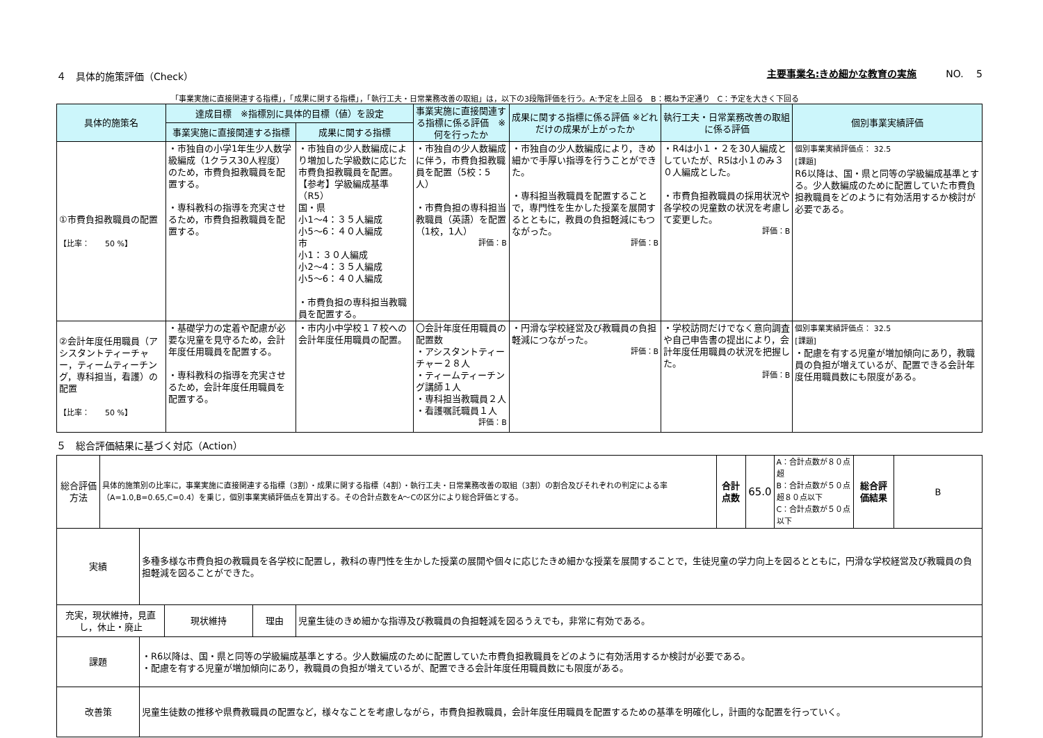４　具体的施策評価（Check） 主要事業名:きめ細かな教育の実施　　　NO.　 5
「事業実施に直接関連する指標」，「成果に関する指標」，「執行工夫・日常業務改善の取組」は，以下の3段階評価を行う。A:予定を上回る　B：概ね予定通り　C：予定を大きく下回る
| 具体的施策名 | 達成目標 ※指標別に具体的目標（値）を設定 | | 事業実施に直接関連する指標に係る評価 ※何を行ったか | 成果に関する指標に係る評価 ※どれだけの成果が上がったか | 執行工夫・日常業務改善の取組に係る評価 | 個別事業実績評価 |
| --- | --- | --- | --- | --- | --- | --- |
| | 事業実施に直接関連する指標 | 成果に関する指標 | | | | |
| ①市費負担教職員の配置 【比率： 50 %】 | ・市独自の小学1年生少人数学級編成（1クラス30人程度）のため，市費負担教職員を配置する。 ・専科教科の指導を充実させるため，市費負担教職員を配置する。 | ・市独自の少人数編成により増加した学級数に応じた市費負担教職員を配置。 【参考】学級編成基準（R5） 国・県 小1～4：３５人編成 小5～6：４０人編成 市 小1：３０人編成 小2～4：３５人編成 小5～6：４０人編成 ・市費負担の専科担当教職員を配置する。 | ・市独自の少人数編成に伴う，市費負担教職員を配置（5校：5人） ・市費負担の専科担当教職員（英語）を配置（1校，1人） 評価：B | ・市独自の少人数編成により，きめ細かで手厚い指導を行うことができた。 ・専科担当教職員を配置することで，専門性を生かした授業を展開するとともに，教員の負担軽減にもつながった。 評価：B | ・R4は小１・２を30人編成としていたが、R5は小１のみ３０人編成とした。 ・市費負担教職員の採用状況や各学校の児童数の状況を考慮して変更した。 評価：B | 個別事業実績評価点： 32.5 [課題] R6以降は、国・県と同等の学級編成基準とする。少人数編成のために配置していた市費負担教職員をどのように有効活用するか検討が必要である。 |
| ②会計年度任用職員（アシスタントティーチャー，ティームティーチング，専科担当，看護）の配置 【比率： 50 %】 | ・基礎学力の定着や配慮が必要な児童を見守るため，会計年度任用職員を配置する。 ・専科教科の指導を充実させるため，会計年度任用職員を配置する。 | ・市内小中学校１７校への会計年度任用職員の配置。 | 〇会計年度任用職員の配置数 ・アシスタントティーチャー２８人 ・ティームティーチング講師１人 ・専科担当教職員２人 ・看護嘱託職員１人 評価：B | ・円滑な学校経営及び教職員の負担軽減につながった。 評価：B | ・学校訪問だけでなく意向調査や自己申告書の提出により，会計年度任用職員の状況を把握した。 評価：B | 個別事業実績評価点： 32.5 [課題] ・配慮を有する児童が増加傾向にあり，教職員の負担が増えているが、配置できる会計年度任用職員数にも限度がある。 |
５　総合評価結果に基づく対応（Action）
| 総合評価方法 | 具体的施策別の比率に，事業実施に直接関連する指標（3割）・成果に関する指標（4割）・執行工夫・日常業務改善の取組（3割）の割合及びそれぞれの判定による率（A=1.0,B=0.65,C=0.4）を乗じ，個別事業実績評価点を算出する。その合計点数をA～Cの区分により総合評価とする。 | 合計点数 | 65.0 | A：合計点数が８０点超 B：合計点数が５０点超８０点以下 C：合計点数が５０点以下 | 総合評価結果 | B |
| 実績 | 多種多様な市費負担の教職員を各学校に配置し，教科の専門性を生かした授業の展開や個々に応じたきめ細かな授業を展開することで，生徒児童の学力向上を図るとともに，円滑な学校経営及び教職員の負担軽減を図ることができた。 |
| 充実，現状維持，見直し，休止・廃止 | 現状維持 | 理由 | 児童生徒のきめ細かな指導及び教職員の負担軽減を図るうえでも，非常に有効である。 |
| 課題 | ・R6以降は、国・県と同等の学級編成基準とする。少人数編成のために配置していた市費負担教職員をどのように有効活用するか検討が必要である。 ・配慮を有する児童が増加傾向にあり，教職員の負担が増えているが、配置できる会計年度任用職員数にも限度がある。 |
| 改善策 | 児童生徒数の推移や県費教職員の配置など，様々なことを考慮しながら，市費負担教職員，会計年度任用職員を配置するための基準を明確化し，計画的な配置を行っていく。 |